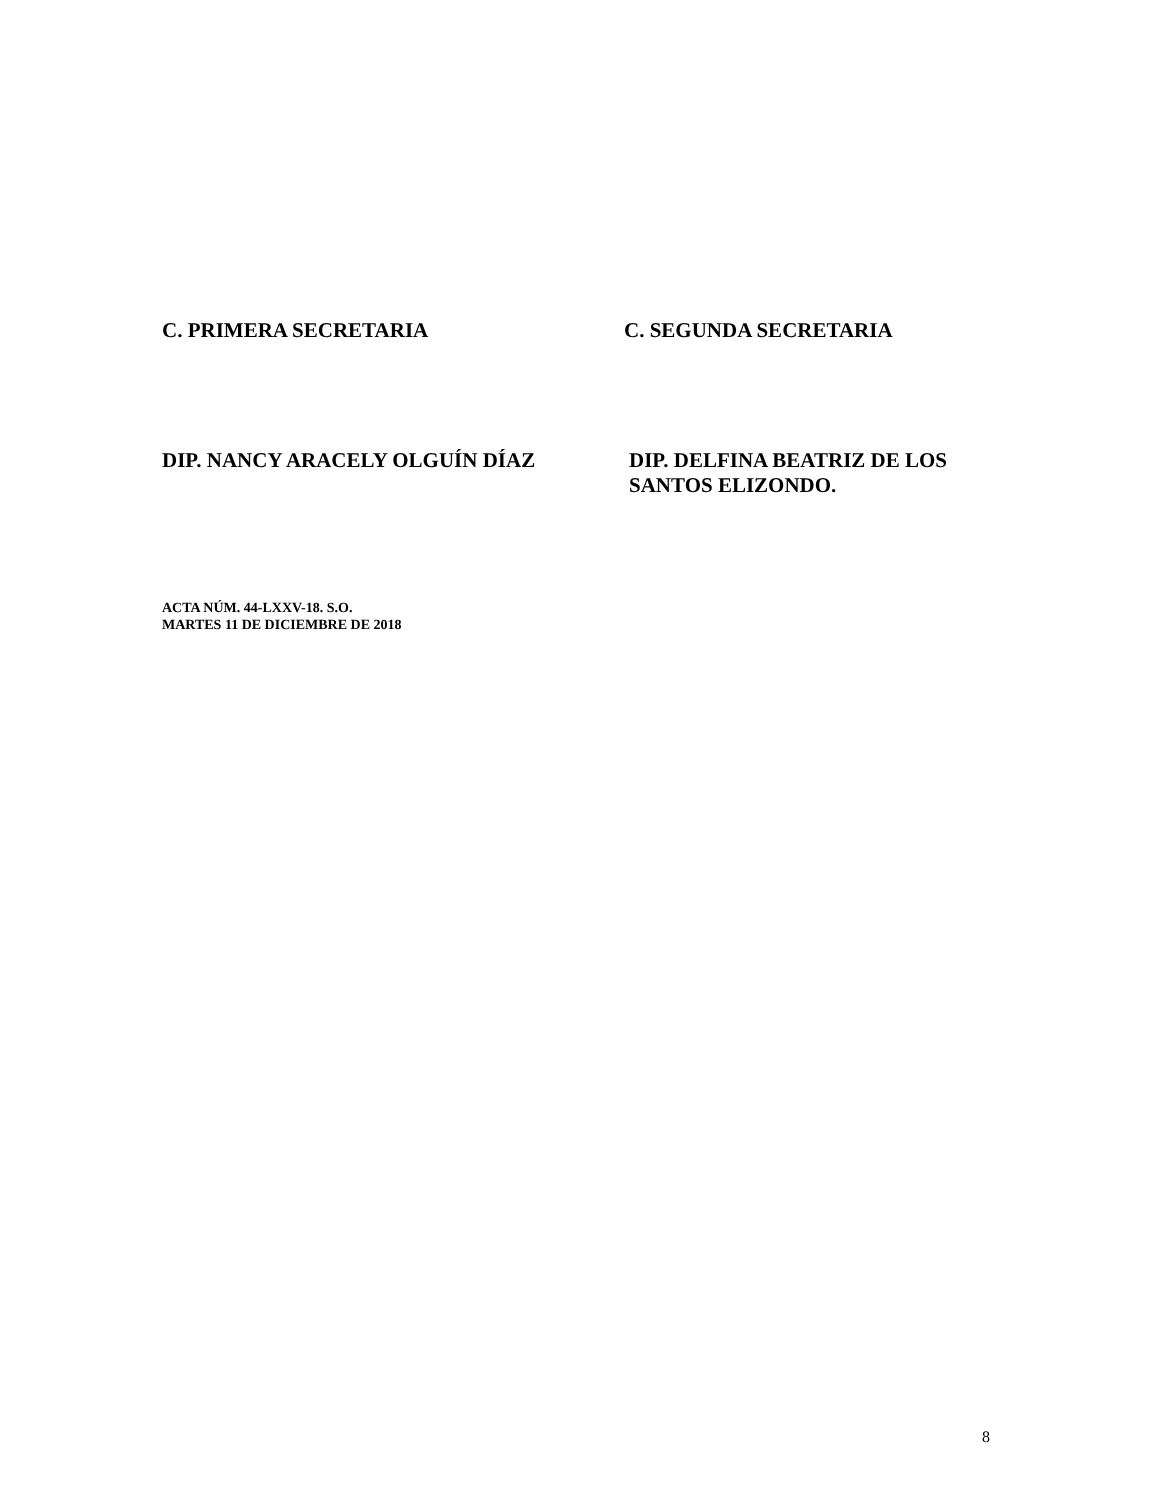C. PRIMERA SECRETARIA C. SEGUNDA SECRETARIA
DIP. NANCY ARACELY OLGUÍN DÍAZ DIP. DELFINA BEATRIZ DE LOS SANTOS ELIZONDO.
ACTA NÚM. 44-LXXV-18. S.O.
MARTES 11 DE DICIEMBRE DE 2018
8